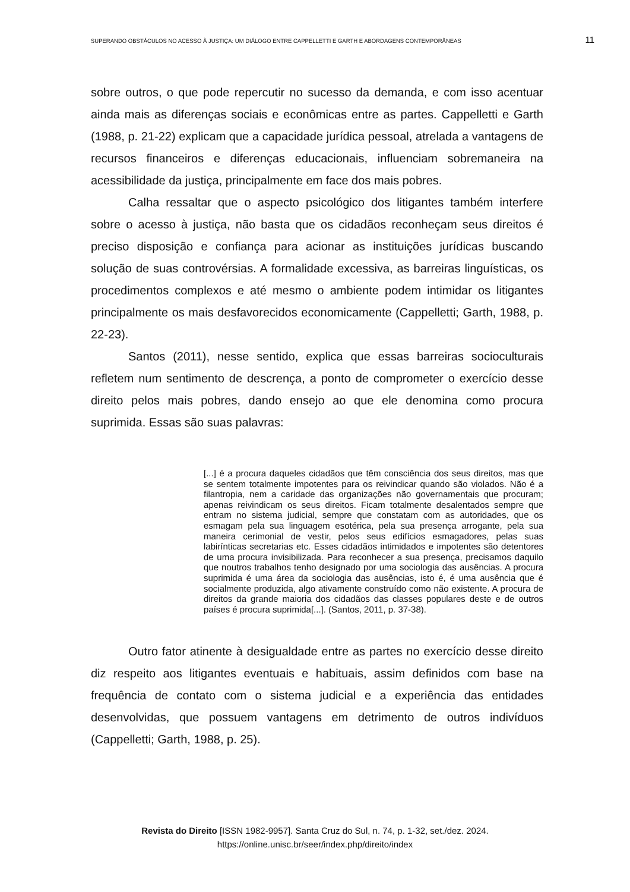SUPERANDO OBSTÁCULOS NO ACESSO À JUSTIÇA: UM DIÁLOGO ENTRE CAPPELLETTI E GARTH E ABORDAGENS CONTEMPORÂNEAS 11
sobre outros, o que pode repercutir no sucesso da demanda, e com isso acentuar ainda mais as diferenças sociais e econômicas entre as partes. Cappelletti e Garth (1988, p. 21-22) explicam que a capacidade jurídica pessoal, atrelada a vantagens de recursos financeiros e diferenças educacionais, influenciam sobremaneira na acessibilidade da justiça, principalmente em face dos mais pobres.
Calha ressaltar que o aspecto psicológico dos litigantes também interfere sobre o acesso à justiça, não basta que os cidadãos reconheçam seus direitos é preciso disposição e confiança para acionar as instituições jurídicas buscando solução de suas controvérsias. A formalidade excessiva, as barreiras linguísticas, os procedimentos complexos e até mesmo o ambiente podem intimidar os litigantes principalmente os mais desfavorecidos economicamente (Cappelletti; Garth, 1988, p. 22-23).
Santos (2011), nesse sentido, explica que essas barreiras socioculturais refletem num sentimento de descrença, a ponto de comprometer o exercício desse direito pelos mais pobres, dando ensejo ao que ele denomina como procura suprimida. Essas são suas palavras:
[...] é a procura daqueles cidadãos que têm consciência dos seus direitos, mas que se sentem totalmente impotentes para os reivindicar quando são violados. Não é a filantropia, nem a caridade das organizações não governamentais que procuram; apenas reivindicam os seus direitos. Ficam totalmente desalentados sempre que entram no sistema judicial, sempre que constatam com as autoridades, que os esmagam pela sua linguagem esotérica, pela sua presença arrogante, pela sua maneira cerimonial de vestir, pelos seus edifícios esmagadores, pelas suas labirínticas secretarias etc. Esses cidadãos intimidados e impotentes são detentores de uma procura invisibilizada. Para reconhecer a sua presença, precisamos daquilo que noutros trabalhos tenho designado por uma sociologia das ausências. A procura suprimida é uma área da sociologia das ausências, isto é, é uma ausência que é socialmente produzida, algo ativamente construído como não existente. A procura de direitos da grande maioria dos cidadãos das classes populares deste e de outros países é procura suprimida[...]. (Santos, 2011, p. 37-38).
Outro fator atinente à desigualdade entre as partes no exercício desse direito diz respeito aos litigantes eventuais e habituais, assim definidos com base na frequência de contato com o sistema judicial e a experiência das entidades desenvolvidas, que possuem vantagens em detrimento de outros indivíduos (Cappelletti; Garth, 1988, p. 25).
Revista do Direito [ISSN 1982-9957]. Santa Cruz do Sul, n. 74, p. 1-32, set./dez. 2024.
https://online.unisc.br/seer/index.php/direito/index